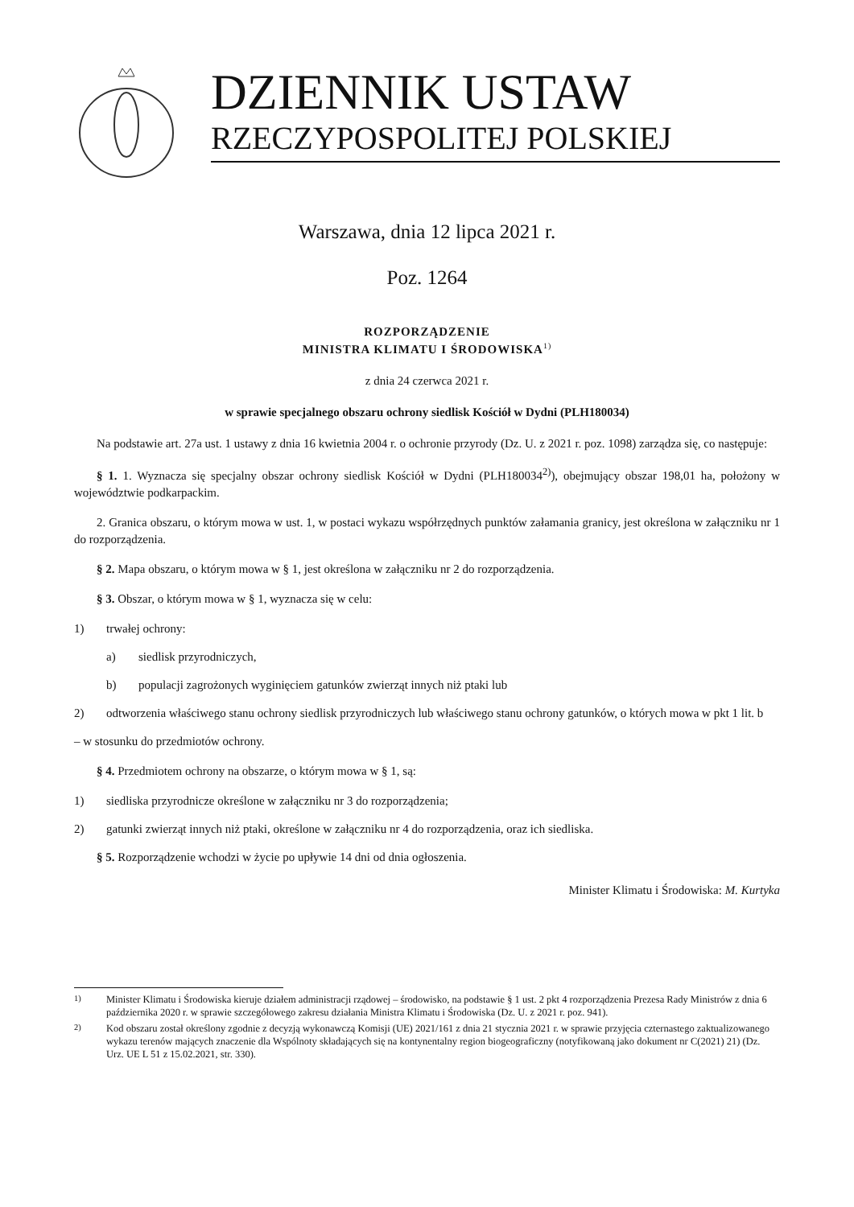DZIENNIK USTAW
RZECZYPOSPOLITEJ POLSKIEJ
Warszawa, dnia 12 lipca 2021 r.
Poz. 1264
ROZPORZĄDZENIE
MINISTRA KLIMATU I ŚRODOWISKA<sup>1)</sup>
z dnia 24 czerwca 2021 r.
w sprawie specjalnego obszaru ochrony siedlisk Kościół w Dydni (PLH180034)
Na podstawie art. 27a ust. 1 ustawy z dnia 16 kwietnia 2004 r. o ochronie przyrody (Dz. U. z 2021 r. poz. 1098) zarządza się, co następuje:
§ 1. 1. Wyznacza się specjalny obszar ochrony siedlisk Kościół w Dydni (PLH180034<sup>2)</sup>), obejmujący obszar 198,01 ha, położony w województwie podkarpackim.
2. Granica obszaru, o którym mowa w ust. 1, w postaci wykazu współrzędnych punktów załamania granicy, jest określona w załączniku nr 1 do rozporządzenia.
§ 2. Mapa obszaru, o którym mowa w § 1, jest określona w załączniku nr 2 do rozporządzenia.
§ 3. Obszar, o którym mowa w § 1, wyznacza się w celu:
1) trwałej ochrony:
a) siedlisk przyrodniczych,
b) populacji zagrożonych wyginięciem gatunków zwierząt innych niż ptaki lub
2) odtworzenia właściwego stanu ochrony siedlisk przyrodniczych lub właściwego stanu ochrony gatunków, o których mowa w pkt 1 lit. b
– w stosunku do przedmiotów ochrony.
§ 4. Przedmiotem ochrony na obszarze, o którym mowa w § 1, są:
1) siedliska przyrodnicze określone w załączniku nr 3 do rozporządzenia;
2) gatunki zwierząt innych niż ptaki, określone w załączniku nr 4 do rozporządzenia, oraz ich siedliska.
§ 5. Rozporządzenie wchodzi w życie po upływie 14 dni od dnia ogłoszenia.
Minister Klimatu i Środowiska: M. Kurtyka
<sup>1)</sup> Minister Klimatu i Środowiska kieruje działem administracji rządowej – środowisko, na podstawie § 1 ust. 2 pkt 4 rozporządzenia Prezesa Rady Ministrów z dnia 6 października 2020 r. w sprawie szczegółowego zakresu działania Ministra Klimatu i Środowiska (Dz. U. z 2021 r. poz. 941).
<sup>2)</sup> Kod obszaru został określony zgodnie z decyzją wykonawczą Komisji (UE) 2021/161 z dnia 21 stycznia 2021 r. w sprawie przyjęcia czternastego zaktualizowanego wykazu terenów mających znaczenie dla Wspólnoty składających się na kontynentalny region biogeograficzny (notyfikowaną jako dokument nr C(2021) 21) (Dz. Urz. UE L 51 z 15.02.2021, str. 330).